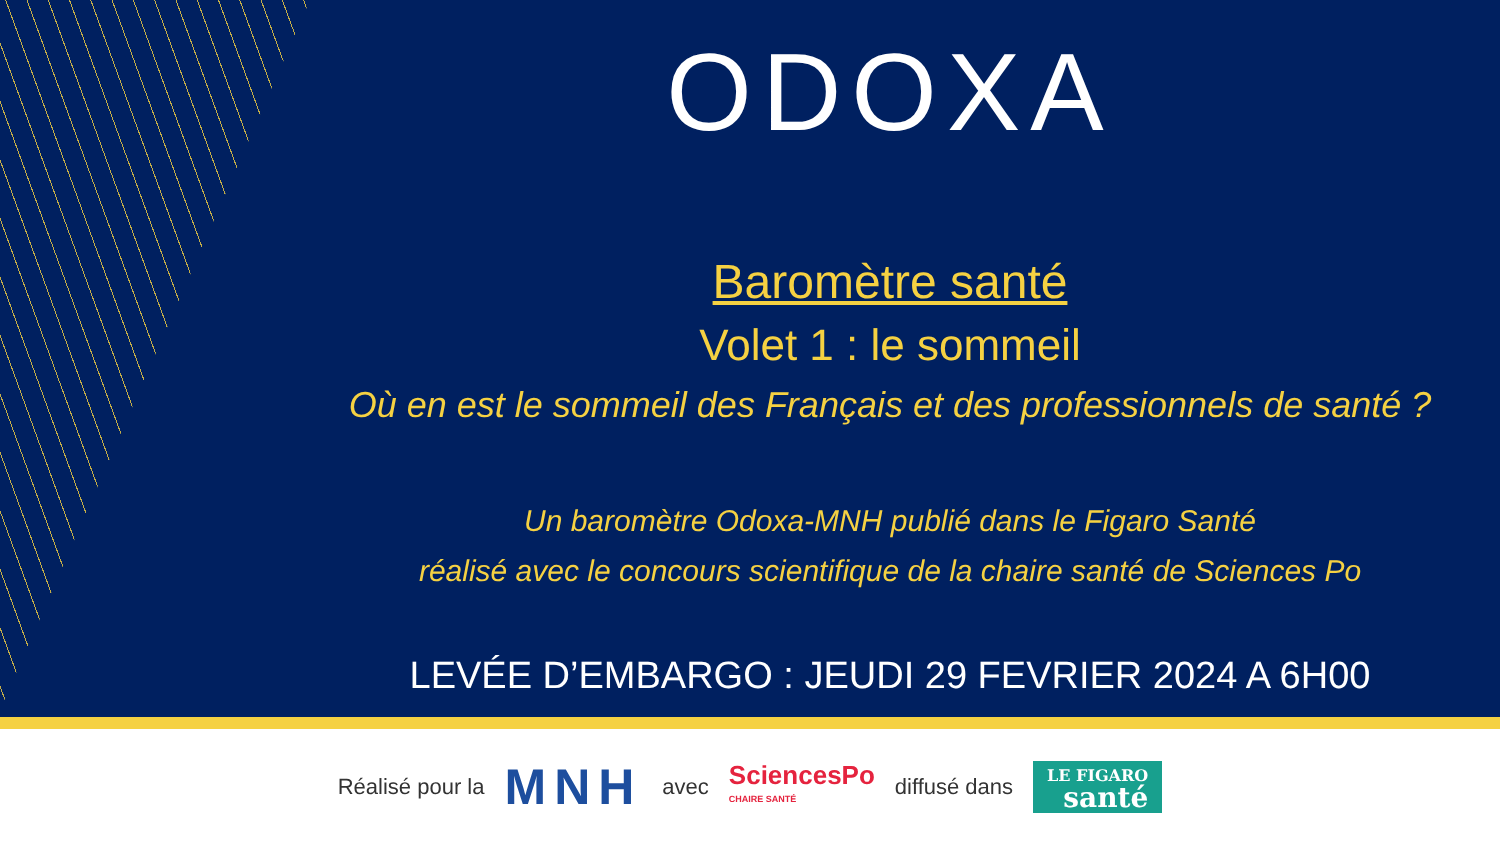ODOXA
Baromètre santé
Volet 1 : le sommeil
Où en est le sommeil des Français et des professionnels de santé ?
Un baromètre Odoxa-MNH publié dans le Figaro Santé
réalisé avec le concours scientifique de la chaire santé de Sciences Po
LEVÉE D’EMBARGO : JEUDI 29 FEVRIER 2024 A 6H00
Réalisé pour la MNH avec SciencesPo
CHAIRE SANTÉ diffusé dans LE FIGARO
santé